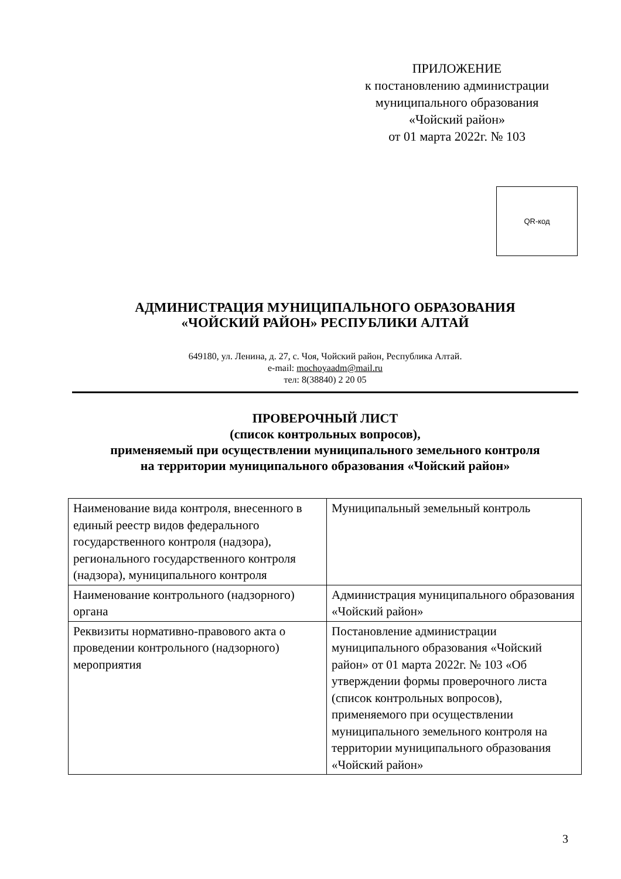ПРИЛОЖЕНИЕ
к постановлению администрации
муниципального образования
«Чойский район»
от 01 марта 2022г. № 103
QR-код
АДМИНИСТРАЦИЯ МУНИЦИПАЛЬНОГО ОБРАЗОВАНИЯ
«ЧОЙСКИЙ РАЙОН» РЕСПУБЛИКИ АЛТАЙ
649180, ул. Ленина, д. 27, с. Чоя, Чойский район, Республика Алтай.
e-mail: mochoyaadm@mail.ru
тел: 8(38840) 2 20 05
ПРОВЕРОЧНЫЙ ЛИСТ
(список контрольных вопросов),
применяемый при осуществлении муниципального земельного контроля
на территории муниципального образования «Чойский район»
| Наименование вида контроля, внесенного в единый реестр видов федерального государственного контроля (надзора), регионального государственного контроля (надзора), муниципального контроля | Муниципальный земельный контроль |
| Наименование контрольного (надзорного) органа | Администрация муниципального образования «Чойский район» |
| Реквизиты нормативно-правового акта о проведении контрольного (надзорного) мероприятия | Постановление администрации муниципального образования «Чойский район» от 01 марта 2022г. № 103 «Об утверждении формы проверочного листа (список контрольных вопросов), применяемого при осуществлении муниципального земельного контроля на территории муниципального образования «Чойский район» |
3